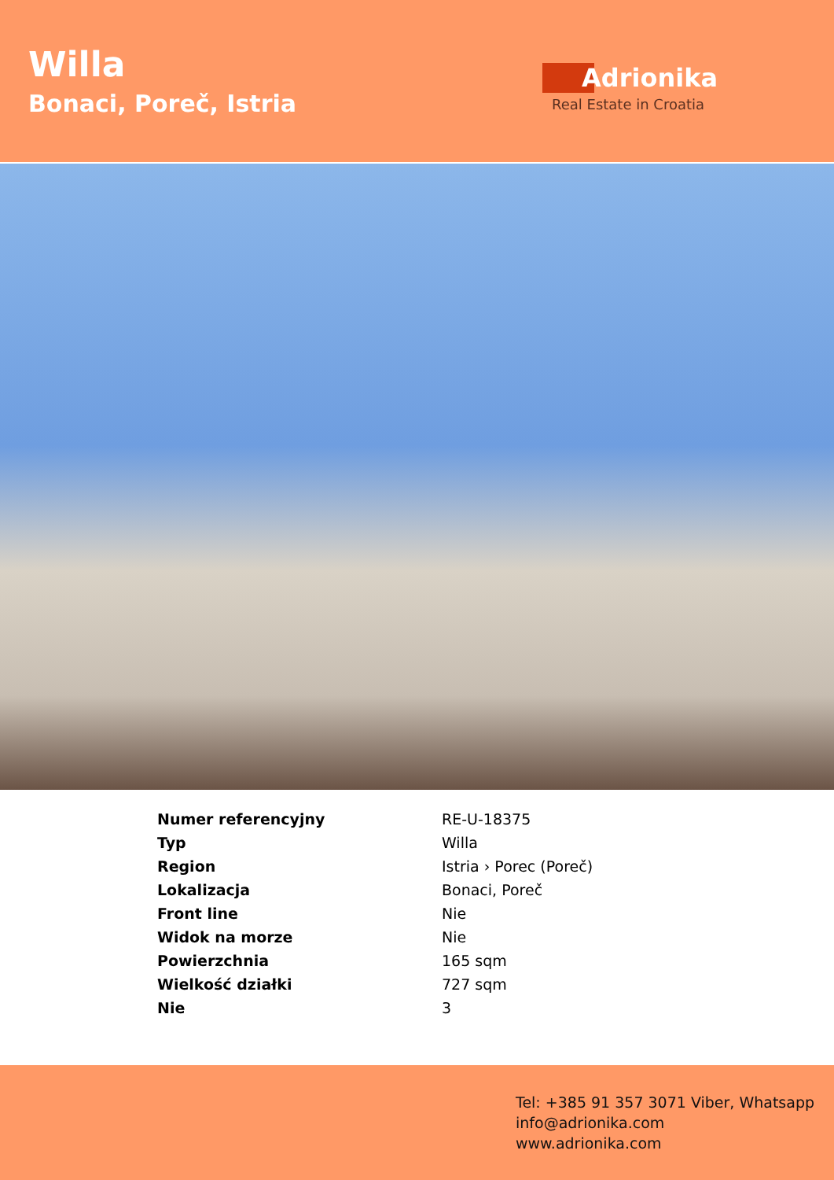Willa
Bonaci, Poreč, Istria
Adrionika
Real Estate in Croatia
| Numer referencyjny | RE-U-18375 |
| Typ | Willa |
| Region | Istria › Porec (Poreč) |
| Lokalizacja | Bonaci, Poreč |
| Front line | Nie |
| Widok na morze | Nie |
| Powierzchnia | 165 sqm |
| Wielkość działki | 727 sqm |
| Nie | 3 |
Tel: +385 91 357 3071 Viber, Whatsapp
info@adrionika.com
www.adrionika.com